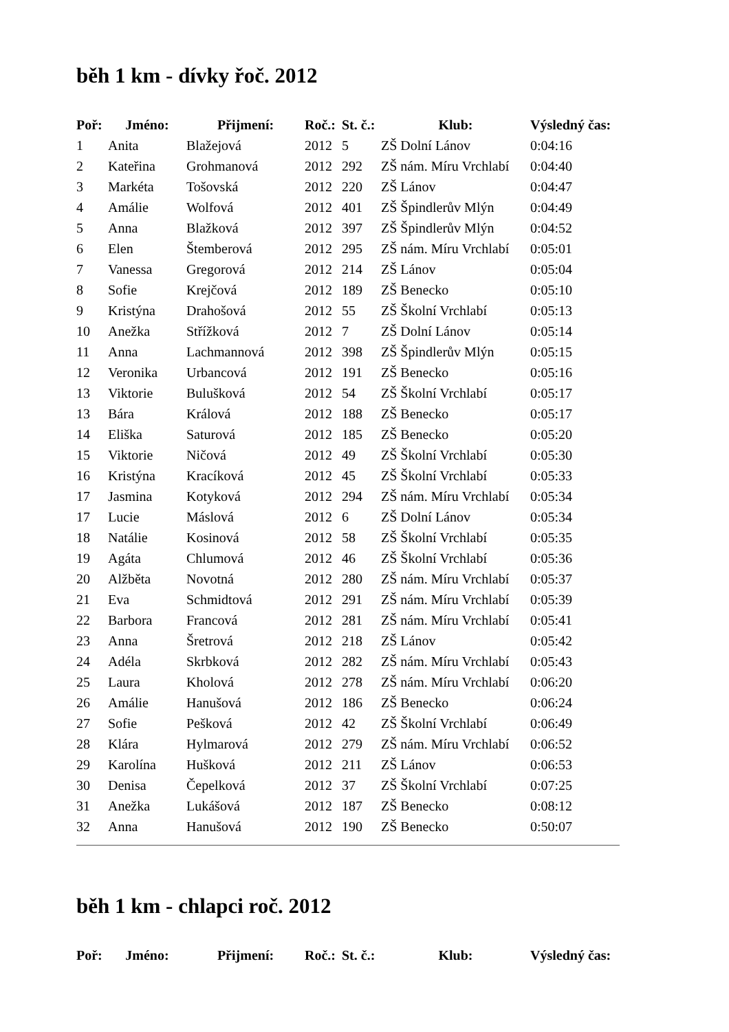běh 1 km - dívky řoč. 2012
| Poř: | Jméno: | Přijmení: | Roč.: | St. č.: | Klub: | Výsledný čas: |
| --- | --- | --- | --- | --- | --- | --- |
| 1 | Anita | Blažejová | 2012 | 5 | ZŠ Dolní Lánov | 0:04:16 |
| 2 | Kateřina | Grohmanová | 2012 | 292 | ZŠ nám. Míru Vrchlabí | 0:04:40 |
| 3 | Markéta | Tošovská | 2012 | 220 | ZŠ Lánov | 0:04:47 |
| 4 | Amálie | Wolfová | 2012 | 401 | ZŠ Špindlerův Mlýn | 0:04:49 |
| 5 | Anna | Blažková | 2012 | 397 | ZŠ Špindlerův Mlýn | 0:04:52 |
| 6 | Elen | Štemberová | 2012 | 295 | ZŠ nám. Míru Vrchlabí | 0:05:01 |
| 7 | Vanessa | Gregorová | 2012 | 214 | ZŠ Lánov | 0:05:04 |
| 8 | Sofie | Krejčová | 2012 | 189 | ZŠ Benecko | 0:05:10 |
| 9 | Kristýna | Drahošová | 2012 | 55 | ZŠ Školní Vrchlabí | 0:05:13 |
| 10 | Anežka | Střížková | 2012 | 7 | ZŠ Dolní Lánov | 0:05:14 |
| 11 | Anna | Lachmannová | 2012 | 398 | ZŠ Špindlerův Mlýn | 0:05:15 |
| 12 | Veronika | Urbancová | 2012 | 191 | ZŠ Benecko | 0:05:16 |
| 13 | Viktorie | Bulušková | 2012 | 54 | ZŠ Školní Vrchlabí | 0:05:17 |
| 13 | Bára | Králová | 2012 | 188 | ZŠ Benecko | 0:05:17 |
| 14 | Eliška | Saturová | 2012 | 185 | ZŠ Benecko | 0:05:20 |
| 15 | Viktorie | Ničová | 2012 | 49 | ZŠ Školní Vrchlabí | 0:05:30 |
| 16 | Kristýna | Kracíková | 2012 | 45 | ZŠ Školní Vrchlabí | 0:05:33 |
| 17 | Jasmina | Kotyková | 2012 | 294 | ZŠ nám. Míru Vrchlabí | 0:05:34 |
| 17 | Lucie | Máslová | 2012 | 6 | ZŠ Dolní Lánov | 0:05:34 |
| 18 | Natálie | Kosinová | 2012 | 58 | ZŠ Školní Vrchlabí | 0:05:35 |
| 19 | Agáta | Chlumová | 2012 | 46 | ZŠ Školní Vrchlabí | 0:05:36 |
| 20 | Alžběta | Novotná | 2012 | 280 | ZŠ nám. Míru Vrchlabí | 0:05:37 |
| 21 | Eva | Schmidtová | 2012 | 291 | ZŠ nám. Míru Vrchlabí | 0:05:39 |
| 22 | Barbora | Francová | 2012 | 281 | ZŠ nám. Míru Vrchlabí | 0:05:41 |
| 23 | Anna | Šretrová | 2012 | 218 | ZŠ Lánov | 0:05:42 |
| 24 | Adéla | Skrbková | 2012 | 282 | ZŠ nám. Míru Vrchlabí | 0:05:43 |
| 25 | Laura | Kholová | 2012 | 278 | ZŠ nám. Míru Vrchlabí | 0:06:20 |
| 26 | Amálie | Hanušová | 2012 | 186 | ZŠ Benecko | 0:06:24 |
| 27 | Sofie | Pešková | 2012 | 42 | ZŠ Školní Vrchlabí | 0:06:49 |
| 28 | Klára | Hylmarová | 2012 | 279 | ZŠ nám. Míru Vrchlabí | 0:06:52 |
| 29 | Karolína | Hušková | 2012 | 211 | ZŠ Lánov | 0:06:53 |
| 30 | Denisa | Čepelková | 2012 | 37 | ZŠ Školní Vrchlabí | 0:07:25 |
| 31 | Anežka | Lukášová | 2012 | 187 | ZŠ Benecko | 0:08:12 |
| 32 | Anna | Hanušová | 2012 | 190 | ZŠ Benecko | 0:50:07 |
běh 1 km - chlapci roč. 2012
| Poř: | Jméno: | Přijmení: | Roč.: | St. č.: | Klub: | Výsledný čas: |
| --- | --- | --- | --- | --- | --- | --- |